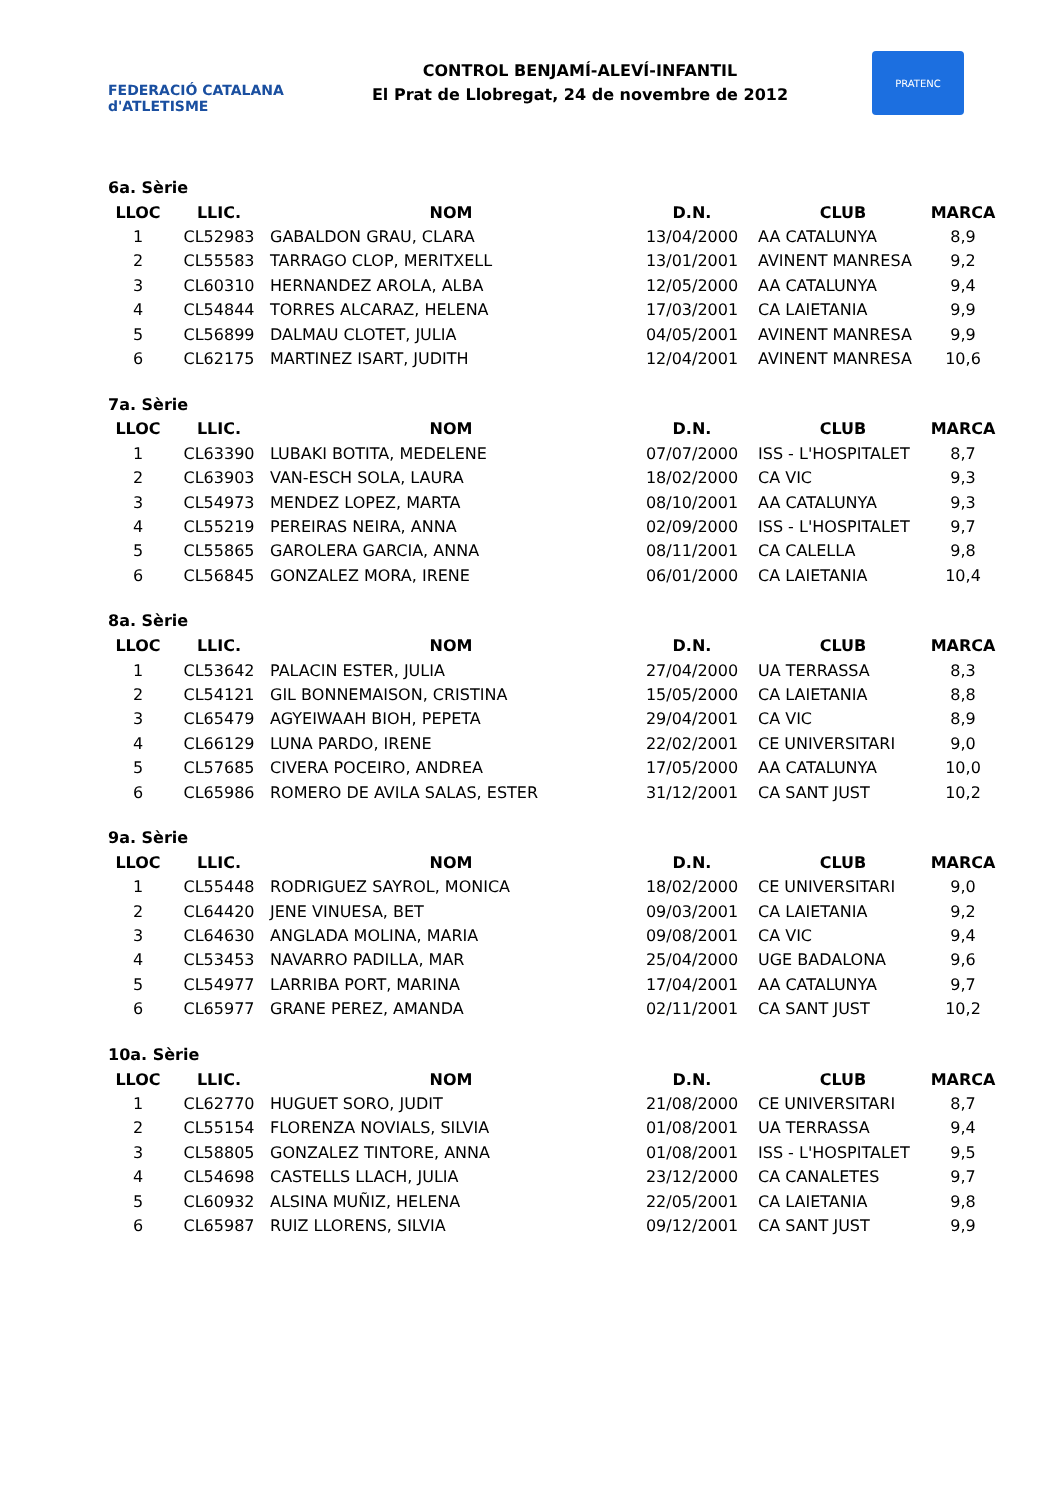FEDERACIÓ CATALANA d'ATLETISME
CONTROL BENJAMÍ-ALEVÍ-INFANTIL
El Prat de Llobregat, 24 de novembre de 2012
PRATENC
6a. Sèrie
| LLOC | LLIC. | NOM | D.N. | CLUB | MARCA |
| --- | --- | --- | --- | --- | --- |
| 1 | CL52983 | GABALDON GRAU, CLARA | 13/04/2000 | AA CATALUNYA | 8,9 |
| 2 | CL55583 | TARRAGO CLOP, MERITXELL | 13/01/2001 | AVINENT MANRESA | 9,2 |
| 3 | CL60310 | HERNANDEZ AROLA, ALBA | 12/05/2000 | AA CATALUNYA | 9,4 |
| 4 | CL54844 | TORRES ALCARAZ, HELENA | 17/03/2001 | CA LAIETANIA | 9,9 |
| 5 | CL56899 | DALMAU CLOTET, JULIA | 04/05/2001 | AVINENT MANRESA | 9,9 |
| 6 | CL62175 | MARTINEZ ISART, JUDITH | 12/04/2001 | AVINENT MANRESA | 10,6 |
7a. Sèrie
| LLOC | LLIC. | NOM | D.N. | CLUB | MARCA |
| --- | --- | --- | --- | --- | --- |
| 1 | CL63390 | LUBAKI BOTITA, MEDELENE | 07/07/2000 | ISS - L'HOSPITALET | 8,7 |
| 2 | CL63903 | VAN-ESCH SOLA, LAURA | 18/02/2000 | CA VIC | 9,3 |
| 3 | CL54973 | MENDEZ LOPEZ, MARTA | 08/10/2001 | AA CATALUNYA | 9,3 |
| 4 | CL55219 | PEREIRAS NEIRA, ANNA | 02/09/2000 | ISS - L'HOSPITALET | 9,7 |
| 5 | CL55865 | GAROLERA GARCIA, ANNA | 08/11/2001 | CA CALELLA | 9,8 |
| 6 | CL56845 | GONZALEZ MORA, IRENE | 06/01/2000 | CA LAIETANIA | 10,4 |
8a. Sèrie
| LLOC | LLIC. | NOM | D.N. | CLUB | MARCA |
| --- | --- | --- | --- | --- | --- |
| 1 | CL53642 | PALACIN ESTER, JULIA | 27/04/2000 | UA TERRASSA | 8,3 |
| 2 | CL54121 | GIL BONNEMAISON, CRISTINA | 15/05/2000 | CA LAIETANIA | 8,8 |
| 3 | CL65479 | AGYEIWAAH BIOH, PEPETA | 29/04/2001 | CA VIC | 8,9 |
| 4 | CL66129 | LUNA PARDO, IRENE | 22/02/2001 | CE UNIVERSITARI | 9,0 |
| 5 | CL57685 | CIVERA POCEIRO, ANDREA | 17/05/2000 | AA CATALUNYA | 10,0 |
| 6 | CL65986 | ROMERO DE AVILA SALAS, ESTER | 31/12/2001 | CA SANT JUST | 10,2 |
9a. Sèrie
| LLOC | LLIC. | NOM | D.N. | CLUB | MARCA |
| --- | --- | --- | --- | --- | --- |
| 1 | CL55448 | RODRIGUEZ SAYROL, MONICA | 18/02/2000 | CE UNIVERSITARI | 9,0 |
| 2 | CL64420 | JENE VINUESA, BET | 09/03/2001 | CA LAIETANIA | 9,2 |
| 3 | CL64630 | ANGLADA MOLINA, MARIA | 09/08/2001 | CA VIC | 9,4 |
| 4 | CL53453 | NAVARRO PADILLA, MAR | 25/04/2000 | UGE BADALONA | 9,6 |
| 5 | CL54977 | LARRIBA PORT, MARINA | 17/04/2001 | AA CATALUNYA | 9,7 |
| 6 | CL65977 | GRANE PEREZ, AMANDA | 02/11/2001 | CA SANT JUST | 10,2 |
10a. Sèrie
| LLOC | LLIC. | NOM | D.N. | CLUB | MARCA |
| --- | --- | --- | --- | --- | --- |
| 1 | CL62770 | HUGUET SORO, JUDIT | 21/08/2000 | CE UNIVERSITARI | 8,7 |
| 2 | CL55154 | FLORENZA NOVIALS, SILVIA | 01/08/2001 | UA TERRASSA | 9,4 |
| 3 | CL58805 | GONZALEZ TINTORE, ANNA | 01/08/2001 | ISS - L'HOSPITALET | 9,5 |
| 4 | CL54698 | CASTELLS LLACH, JULIA | 23/12/2000 | CA CANALETES | 9,7 |
| 5 | CL60932 | ALSINA MUÑIZ, HELENA | 22/05/2001 | CA LAIETANIA | 9,8 |
| 6 | CL65987 | RUIZ LLORENS, SILVIA | 09/12/2001 | CA SANT JUST | 9,9 |